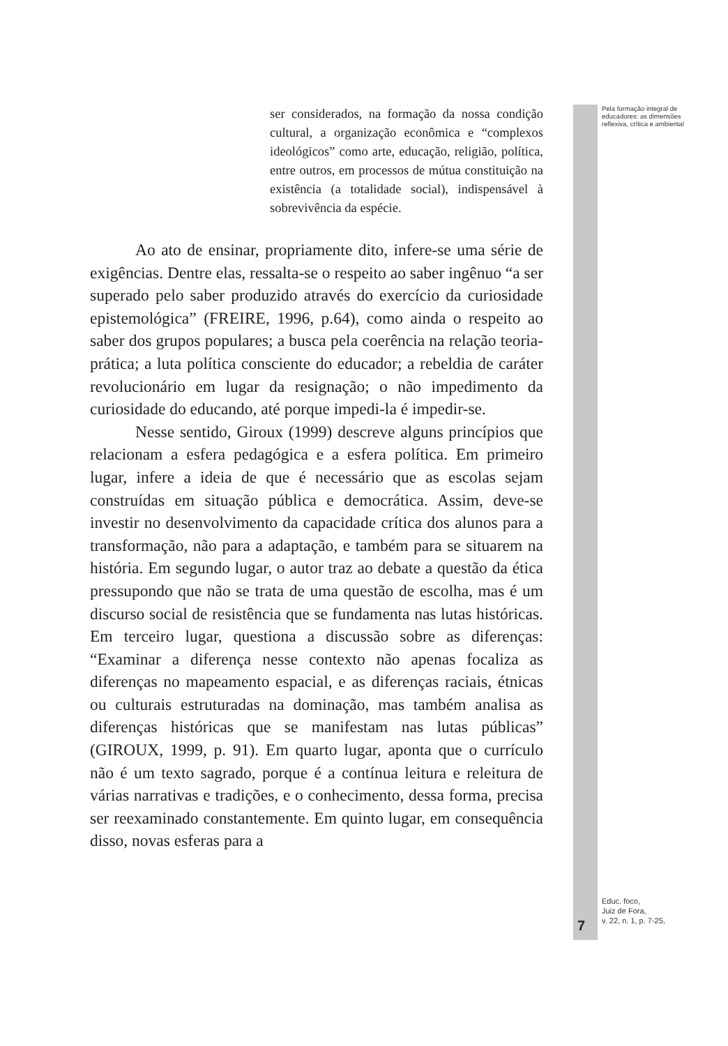ser considerados, na formação da nossa condição cultural, a organização econômica e “complexos ideológicos” como arte, educação, religião, política, entre outros, em processos de mútua constituição na existência (a totalidade social), indispensável à sobrevivência da espécie.
Ao ato de ensinar, propriamente dito, infere-se uma série de exigências. Dentre elas, ressalta-se o respeito ao saber ingênuo “a ser superado pelo saber produzido através do exercício da curiosidade epistemológica” (FREIRE, 1996, p.64), como ainda o respeito ao saber dos grupos populares; a busca pela coerência na relação teoria-prática; a luta política consciente do educador; a rebeldia de caráter revolucionário em lugar da resignação; o não impedimento da curiosidade do educando, até porque impedi-la é impedir-se.
Nesse sentido, Giroux (1999) descreve alguns princípios que relacionam a esfera pedagógica e a esfera política. Em primeiro lugar, infere a ideia de que é necessário que as escolas sejam construídas em situação pública e democrática. Assim, deve-se investir no desenvolvimento da capacidade crítica dos alunos para a transformação, não para a adaptação, e também para se situarem na história. Em segundo lugar, o autor traz ao debate a questão da ética pressupondo que não se trata de uma questão de escolha, mas é um discurso social de resistência que se fundamenta nas lutas históricas. Em terceiro lugar, questiona a discussão sobre as diferenças: “Examinar a diferença nesse contexto não apenas focaliza as diferenças no mapeamento espacial, e as diferenças raciais, étnicas ou culturais estruturadas na dominação, mas também analisa as diferenças históricas que se manifestam nas lutas públicas” (GIROUX, 1999, p. 91). Em quarto lugar, aponta que o currículo não é um texto sagrado, porque é a contínua leitura e releitura de várias narrativas e tradições, e o conhecimento, dessa forma, precisa ser reexaminado constantemente. Em quinto lugar, em consequência disso, novas esferas para a
Pela formação integral de educadores: as dimensões reflexiva, crítica e ambiental
Educ. foco,
Juiz de Fora,
v. 22, n. 1, p. 7-25,
7